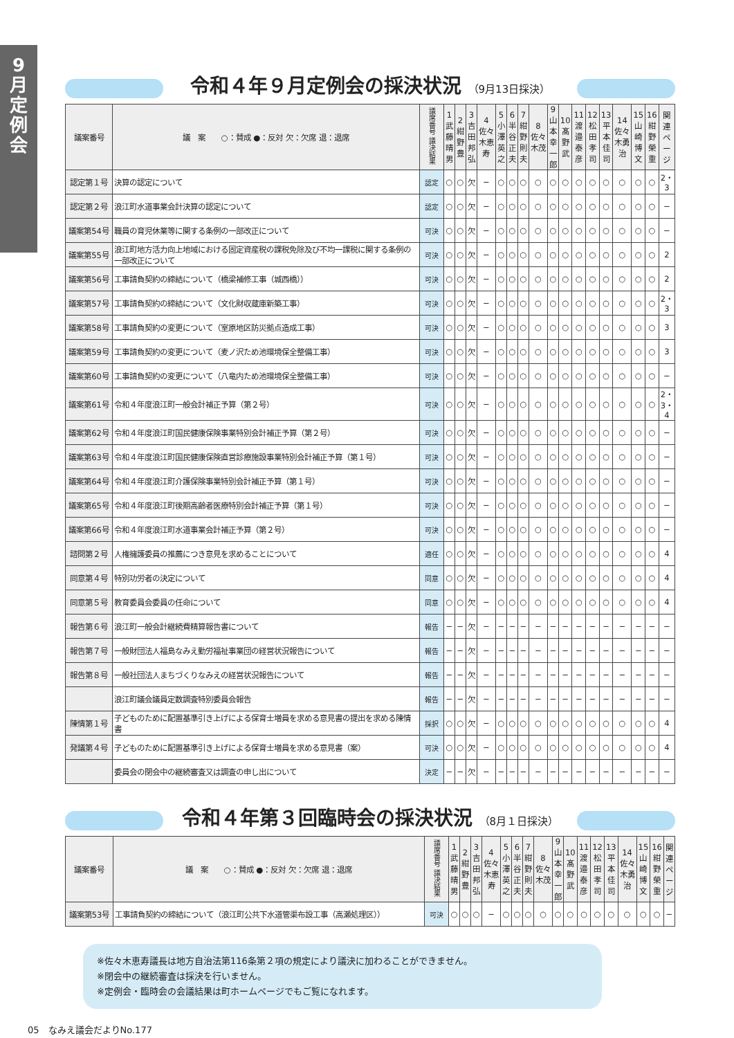9
月
定
例
会
令和４年９月定例会の採決状況 （9月13日採決）
| 議案番号 | 議 案 ○：賛成 ●：反対 欠：欠席 退：退席 | 議席番号 議決結果 | 1 武藤晴男 | 2 紺野豊 | 3 吉田邦弘 | 4 佐々木恵寿 | 5 小澤英之 | 6 半谷正夫 | 7 紺野則夫 | 8 佐々木茂 | 9 山本幸一郎 | 10 髙野武 | 11 渡邉泰彦 | 12 松田孝司 | 13 平本佳司 | 14 佐々木勇治 | 15 山崎博文 | 16 紺野榮重 | 関連ページ |
| --- | --- | --- | --- | --- | --- | --- | --- | --- | --- | --- | --- | --- | --- | --- | --- | --- | --- | --- | --- |
| 認定第１号 | 決算の認定について | 認定 | ○ | ○ | 欠 | − | ○ | ○ | ○ | ○ | ○ | ○ | ○ | ○ | ○ | ○ | ○ | ○ | 2・3 |
| 認定第２号 | 浪江町水道事業会計決算の認定について | 認定 | ○ | ○ | 欠 | − | ○ | ○ | ○ | ○ | ○ | ○ | ○ | ○ | ○ | ○ | ○ | ○ | − |
| 議案第54号 | 職員の育児休業等に関する条例の一部改正について | 可決 | ○ | ○ | 欠 | − | ○ | ○ | ○ | ○ | ○ | ○ | ○ | ○ | ○ | ○ | ○ | ○ | − |
| 議案第55号 | 浪江町地方活力向上地域における固定資産税の課税免除及び不均一課税に関する条例の一部改正について | 可決 | ○ | ○ | 欠 | − | ○ | ○ | ○ | ○ | ○ | ○ | ○ | ○ | ○ | ○ | ○ | ○ | 2 |
| 議案第56号 | 工事請負契約の締結について（橋梁補修工事（城西橋）） | 可決 | ○ | ○ | 欠 | − | ○ | ○ | ○ | ○ | ○ | ○ | ○ | ○ | ○ | ○ | ○ | ○ | 2 |
| 議案第57号 | 工事請負契約の締結について（文化財収蔵庫新築工事） | 可決 | ○ | ○ | 欠 | − | ○ | ○ | ○ | ○ | ○ | ○ | ○ | ○ | ○ | ○ | ○ | ○ | 2・3 |
| 議案第58号 | 工事請負契約の変更について（室原地区防災拠点造成工事） | 可決 | ○ | ○ | 欠 | − | ○ | ○ | ○ | ○ | ○ | ○ | ○ | ○ | ○ | ○ | ○ | ○ | 3 |
| 議案第59号 | 工事請負契約の変更について（麦ノ沢ため池環境保全整備工事） | 可決 | ○ | ○ | 欠 | − | ○ | ○ | ○ | ○ | ○ | ○ | ○ | ○ | ○ | ○ | ○ | ○ | 3 |
| 議案第60号 | 工事請負契約の変更について（八竜内ため池環境保全整備工事） | 可決 | ○ | ○ | 欠 | − | ○ | ○ | ○ | ○ | ○ | ○ | ○ | ○ | ○ | ○ | ○ | ○ | − |
| 議案第61号 | 令和４年度浪江町一般会計補正予算（第２号） | 可決 | ○ | ○ | 欠 | − | ○ | ○ | ○ | ○ | ○ | ○ | ○ | ○ | ○ | ○ | ○ | ○ | 2・3・4 |
| 議案第62号 | 令和４年度浪江町国民健康保険事業特別会計補正予算（第２号） | 可決 | ○ | ○ | 欠 | − | ○ | ○ | ○ | ○ | ○ | ○ | ○ | ○ | ○ | ○ | ○ | ○ | − |
| 議案第63号 | 令和４年度浪江町国民健康保険直営診療施設事業特別会計補正予算（第１号） | 可決 | ○ | ○ | 欠 | − | ○ | ○ | ○ | ○ | ○ | ○ | ○ | ○ | ○ | ○ | ○ | ○ | − |
| 議案第64号 | 令和４年度浪江町介護保険事業特別会計補正予算（第１号） | 可決 | ○ | ○ | 欠 | − | ○ | ○ | ○ | ○ | ○ | ○ | ○ | ○ | ○ | ○ | ○ | ○ | − |
| 議案第65号 | 令和４年度浪江町後期高齢者医療特別会計補正予算（第１号） | 可決 | ○ | ○ | 欠 | − | ○ | ○ | ○ | ○ | ○ | ○ | ○ | ○ | ○ | ○ | ○ | ○ | − |
| 議案第66号 | 令和４年度浪江町水道事業会計補正予算（第２号） | 可決 | ○ | ○ | 欠 | − | ○ | ○ | ○ | ○ | ○ | ○ | ○ | ○ | ○ | ○ | ○ | ○ | − |
| 諮問第２号 | 人権擁護委員の推薦につき意見を求めることについて | 適任 | ○ | ○ | 欠 | − | ○ | ○ | ○ | ○ | ○ | ○ | ○ | ○ | ○ | ○ | ○ | ○ | 4 |
| 同意第４号 | 特別功労者の決定について | 同意 | ○ | ○ | 欠 | − | ○ | ○ | ○ | ○ | ○ | ○ | ○ | ○ | ○ | ○ | ○ | ○ | 4 |
| 同意第５号 | 教育委員会委員の任命について | 同意 | ○ | ○ | 欠 | − | ○ | ○ | ○ | ○ | ○ | ○ | ○ | ○ | ○ | ○ | ○ | ○ | 4 |
| 報告第６号 | 浪江町一般会計継続費精算報告書について | 報告 | − | − | 欠 | − | − | − | − | − | − | − | − | − | − | − | − | − | − |
| 報告第７号 | 一般財団法人福島なみえ勤労福祉事業団の経営状況報告について | 報告 | − | − | 欠 | − | − | − | − | − | − | − | − | − | − | − | − | − | − |
| 報告第８号 | 一般社団法人まちづくりなみえの経営状況報告について | 報告 | − | − | 欠 | − | − | − | − | − | − | − | − | − | − | − | − | − | − |
| | 浪江町議会議員定数調査特別委員会報告 | 報告 | − | − | 欠 | − | − | − | − | − | − | − | − | − | − | − | − | − | − |
| 陳情第１号 | 子どものために配置基準引き上げによる保育士増員を求める意見書の提出を求める陳情書 | 採択 | ○ | ○ | 欠 | − | ○ | ○ | ○ | ○ | ○ | ○ | ○ | ○ | ○ | ○ | ○ | ○ | 4 |
| 発議第４号 | 子どものために配置基準引き上げによる保育士増員を求める意見書（案） | 可決 | ○ | ○ | 欠 | − | ○ | ○ | ○ | ○ | ○ | ○ | ○ | ○ | ○ | ○ | ○ | ○ | 4 |
| | 委員会の閉会中の継続審査又は調査の申し出について | 決定 | − | − | 欠 | − | − | − | − | − | − | − | − | − | − | − | − | − | − |
令和４年第３回臨時会の採決状況 （8月１日採決）
| 議案番号 | 議 案 ○：賛成 ●：反対 欠：欠席 退：退席 | 議席番号 議決結果 | 1 武藤晴男 | 2 紺野豊 | 3 吉田邦弘 | 4 佐々木恵寿 | 5 小澤英之 | 6 半谷正夫 | 7 紺野則夫 | 8 佐々木茂 | 9 山本幸一郎 | 10 髙野武 | 11 渡邉泰彦 | 12 松田孝司 | 13 平本佳司 | 14 佐々木勇治 | 15 山崎博文 | 16 紺野榮重 | 関連ページ |
| --- | --- | --- | --- | --- | --- | --- | --- | --- | --- | --- | --- | --- | --- | --- | --- | --- | --- | --- | --- |
| 議案第53号 | 工事請負契約の締結について（浪江町公共下水道管渠布設工事（高瀬処理区）） | 可決 | ○ | ○ | ○ | − | ○ | ○ | ○ | ○ | ○ | ○ | ○ | ○ | ○ | ○ | ○ | ○ | − |
※佐々木恵寿議長は地方自治法第116条第２項の規定により議決に加わることができません。
※閉会中の継続審査は採決を行いません。
※定例会・臨時会の会議結果は町ホームページでもご覧になれます。
05　なみえ議会だよりNo.177